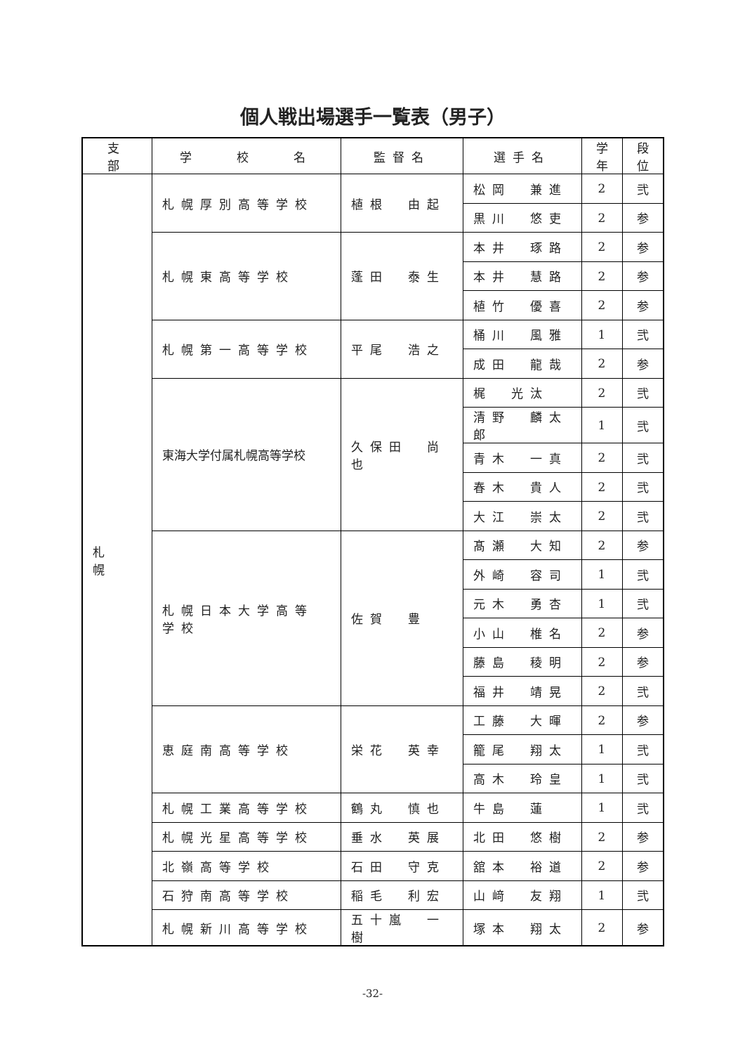個人戦出場選手一覧表（男子）
| 支 部 | 学 校 名 | 監督名 | 選手名 | 学年 | 段位 |
| --- | --- | --- | --- | --- | --- |
| 札 幌 | 札幌厚別高等学校 | 植根 由起 | 松岡 兼進 | 2 | 弐 |
| | | | 黒川 悠吏 | 2 | 参 |
| | 札幌東高等学校 | 蓬田 泰生 | 本井 琢路 | 2 | 参 |
| | | | 本井 慧路 | 2 | 参 |
| | | | 植竹 優喜 | 2 | 参 |
| | 札幌第一高等学校 | 平尾 浩之 | 桶川 風雅 | 1 | 弐 |
| | | | 成田 龍哉 | 2 | 参 |
| | 東海大学付属札幌高等学校 | 久保田 尚也 | 梶 光汰 | 2 | 弐 |
| | | | 清野 麟太郎 | 1 | 弐 |
| | | | 青木 一真 | 2 | 弐 |
| | | | 春木 貴人 | 2 | 弐 |
| | | | 大江 崇太 | 2 | 弐 |
| | 札幌日本大学高等学校 | 佐賀 豊 | 髙瀬 大知 | 2 | 参 |
| | | | 外崎 容司 | 1 | 弐 |
| | | | 元木 勇杏 | 1 | 弐 |
| | | | 小山 椎名 | 2 | 参 |
| | | | 藤島 稜明 | 2 | 参 |
| | | | 福井 靖晃 | 2 | 弐 |
| | 恵庭南高等学校 | 栄花 英幸 | 工藤 大暉 | 2 | 参 |
| | | | 籠尾 翔太 | 1 | 弐 |
| | | | 高木 玲皇 | 1 | 弐 |
| | 札幌工業高等学校 | 鶴丸 慎也 | 牛島 蓮 | 1 | 弐 |
| | 札幌光星高等学校 | 垂水 英展 | 北田 悠樹 | 2 | 参 |
| | 北嶺高等学校 | 石田 守克 | 舘本 裕道 | 2 | 参 |
| | 石狩南高等学校 | 稲毛 利宏 | 山﨑 友翔 | 1 | 弐 |
| | 札幌新川高等学校 | 五十嵐 一樹 | 塚本 翔太 | 2 | 参 |
-32-